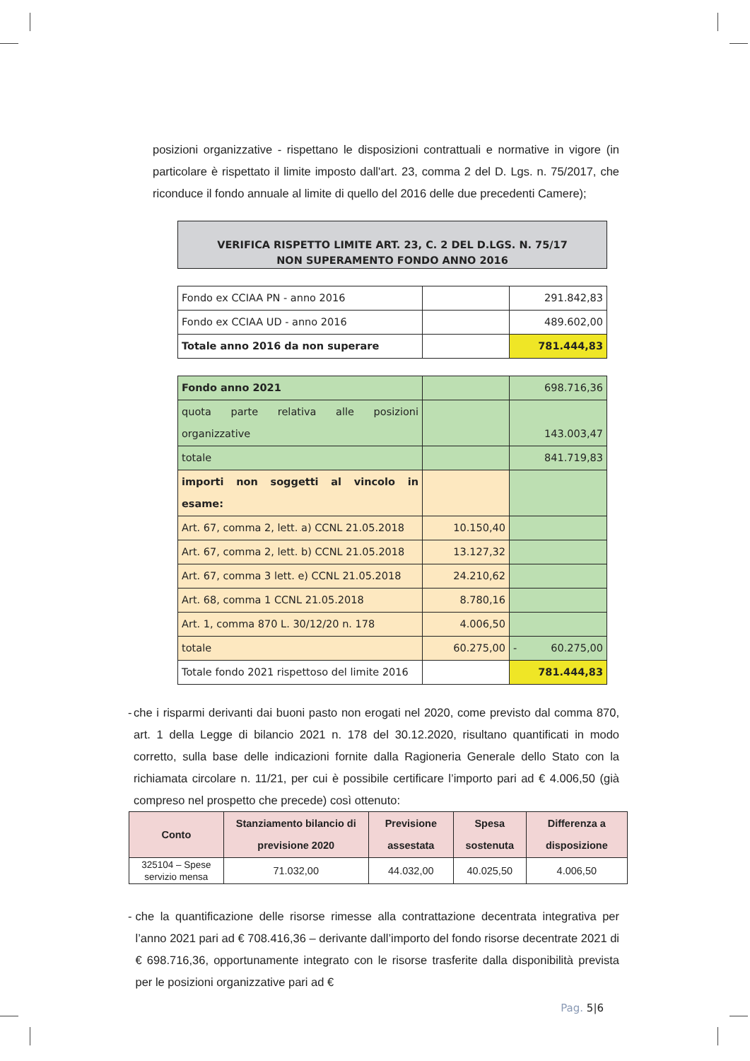posizioni organizzative - rispettano le disposizioni contrattuali e normative in vigore (in particolare è rispettato il limite imposto dall'art. 23, comma 2 del D. Lgs. n. 75/2017, che riconduce il fondo annuale al limite di quello del 2016 delle due precedenti Camere);
VERIFICA RISPETTO LIMITE ART. 23, C. 2 DEL D.LGS. N. 75/17
NON SUPERAMENTO FONDO ANNO 2016
| Fondo ex CCIAA PN - anno 2016 | | 291.842,83 |
| Fondo ex CCIAA UD - anno 2016 | | 489.602,00 |
| Totale anno 2016 da non superare | | 781.444,83 |
| Fondo anno 2021 | | 698.716,36 |
| quota parte relativa alle posizioni organizzative | | 143.003,47 |
| totale | | 841.719,83 |
| importi non soggetti al vincolo in esame: | | |
| Art. 67, comma 2, lett. a) CCNL 21.05.2018 | 10.150,40 | |
| Art. 67, comma 2, lett. b) CCNL 21.05.2018 | 13.127,32 | |
| Art. 67, comma 3 lett. e) CCNL 21.05.2018 | 24.210,62 | |
| Art. 68, comma 1 CCNL 21.05.2018 | 8.780,16 | |
| Art. 1, comma 870 L. 30/12/20 n. 178 | 4.006,50 | |
| totale | 60.275,00 | - 60.275,00 |
| Totale fondo 2021 rispettoso del limite 2016 | | 781.444,83 |
- che i risparmi derivanti dai buoni pasto non erogati nel 2020, come previsto dal comma 870, art. 1 della Legge di bilancio 2021 n. 178 del 30.12.2020, risultano quantificati in modo corretto, sulla base delle indicazioni fornite dalla Ragioneria Generale dello Stato con la richiamata circolare n. 11/21, per cui è possibile certificare l’importo pari ad € 4.006,50 (già compreso nel prospetto che precede) così ottenuto:
| Conto | Stanziamento bilancio di previsione 2020 | Previsione assestata | Spesa sostenuta | Differenza a disposizione |
| --- | --- | --- | --- | --- |
| 325104 – Spese servizio mensa | 71.032,00 | 44.032,00 | 40.025,50 | 4.006,50 |
- che la quantificazione delle risorse rimesse alla contrattazione decentrata integrativa per l’anno 2021 pari ad € 708.416,36 – derivante dall’importo del fondo risorse decentrate 2021 di € 698.716,36, opportunamente integrato con le risorse trasferite dalla disponibilità prevista per le posizioni organizzative pari ad €
Pag. 5|6